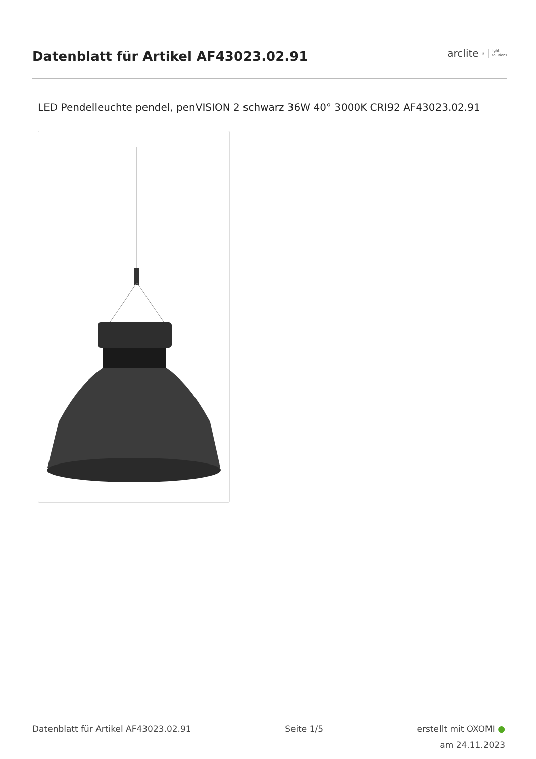Datenblatt für Artikel AF43023.02.91
arclite<sup>®</sup> light
solutions
LED Pendelleuchte pendel, penVISION 2 schwarz 36W 40° 3000K CRI92 AF43023.02.91
Datenblatt für Artikel AF43023.02.91
Seite 1/5
erstellt mit OXOMI ●
am 24.11.2023